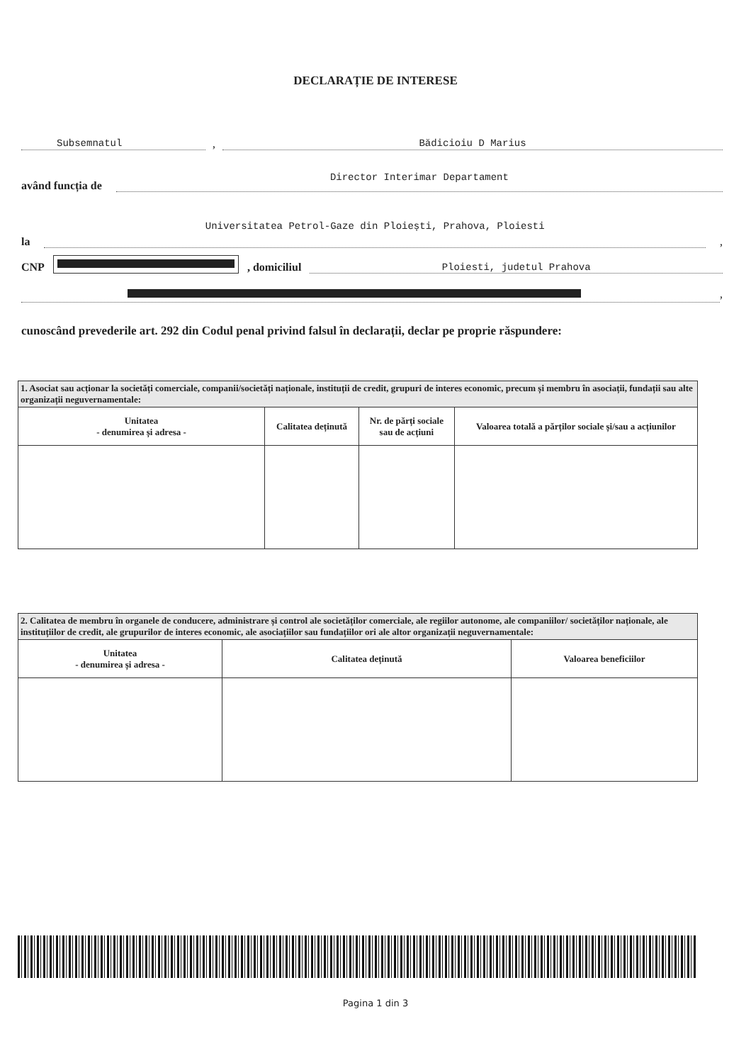DECLARAȚIE DE INTERESE
Subsemnatul
,
Bădicioiu D Marius
având funcția de
Director Interimar Departament
la
Universitatea Petrol-Gaze din Ploiești, Prahova, Ploiesti
,
CNP , domiciliul
Ploiesti, judetul Prahova
,
cunoscând prevederile art. 292 din Codul penal privind falsul în declarații, declar pe propriе răspundere:
| 1. Asociat sau acționar la societăți comerciale, companii/societăți naționale, instituții de credit, grupuri de interes economic, precum și membru în asociații, fundații sau alte organizații neguvernamentale: | | | |
| Unitatea - denumirea și adresa - | Calitatea deținută | Nr. de părți sociale sau de acțiuni | Valoarea totală a părților sociale și/sau a acțiunilor |
| 2. Calitatea de membru în organele de conducere, administrare și control ale societăților comerciale, ale regiilor autonome, ale companiilor/ societăților naționale, ale instituțiilor de credit, ale grupurilor de interes economic, ale asociațiilor sau fundațiilor ori ale altor organizații neguvernamentale: | | |
| Unitatea - denumirea și adresa - | Calitatea deținută | Valoarea beneficiilor |
Pagina 1 din 3